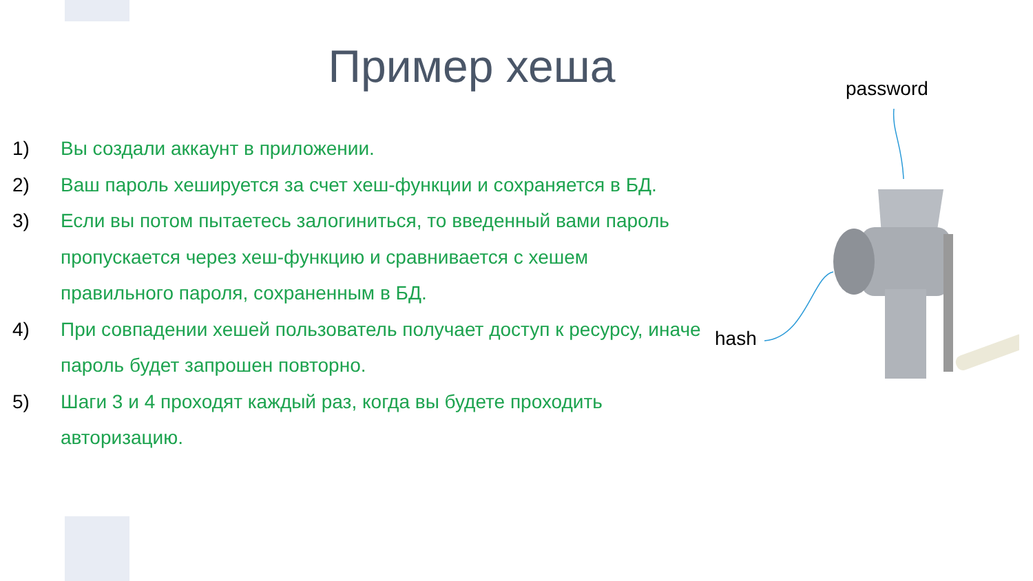Пример хеша
1) Вы создали аккаунт в приложении.
2) Ваш пароль хешируется за счет хеш-функции и сохраняется в БД.
3) Если вы потом пытаетесь залогиниться, то введенный вами пароль пропускается через хеш-функцию и сравнивается с хешем правильного пароля, сохраненным в БД.
4) При совпадении хешей пользователь получает доступ к ресурсу, иначе пароль будет запрошен повторно.
5) Шаги 3 и 4 проходят каждый раз, когда вы будете проходить авторизацию.
password
hash